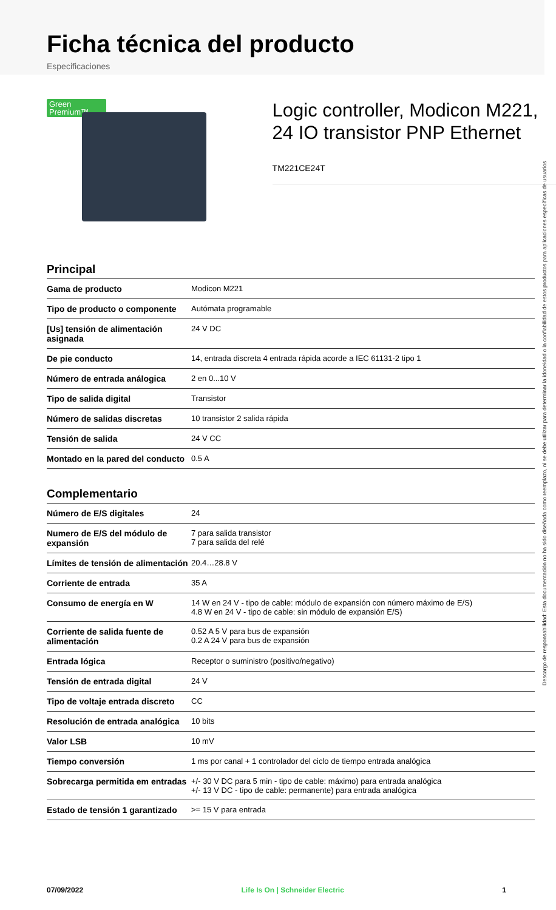Ficha técnica del producto
Especificaciones
Green Premium™
Logic controller, Modicon M221, 24 IO transistor PNP Ethernet
TM221CE24T
Principal
| Gama de producto | Modicon M221 |
| Tipo de producto o componente | Autómata programable |
| [Us] tensión de alimentación asignada | 24 V DC |
| De pie conducto | 14, entrada discreta 4 entrada rápida acorde a IEC 61131-2 tipo 1 |
| Número de entrada análogica | 2 en 0...10 V |
| Tipo de salida digital | Transistor |
| Número de salidas discretas | 10 transistor 2 salida rápida |
| Tensión de salida | 24 V CC |
| Montado en la pared del conducto | 0.5 A |
Complementario
| Número de E/S digitales | 24 |
| Numero de E/S del módulo de expansión | 7 para salida transistor 7 para salida del relé |
| Límites de tensión de alimentación | 20.4…28.8 V |
| Corriente de entrada | 35 A |
| Consumo de energía en W | 14 W en 24 V - tipo de cable: módulo de expansión con número máximo de E/S) 4.8 W en 24 V - tipo de cable: sin módulo de expansión E/S) |
| Corriente de salida fuente de alimentación | 0.52 A 5 V para bus de expansión 0.2 A 24 V para bus de expansión |
| Entrada lógica | Receptor o suministro (positivo/negativo) |
| Tensión de entrada digital | 24 V |
| Tipo de voltaje entrada discreto | CC |
| Resolución de entrada analógica | 10 bits |
| Valor LSB | 10 mV |
| Tiempo conversión | 1 ms por canal + 1 controlador del ciclo de tiempo entrada analógica |
| Sobrecarga permitida em entradas | +/- 30 V DC para 5 min - tipo de cable: máximo) para entrada analógica +/- 13 V DC - tipo de cable: permanente) para entrada analógica |
| Estado de tensión 1 garantizado | >= 15 V para entrada |
Descargo de responsabilidad: Esta documentación no ha sido diseñada como reemplazo, ni se debe utilizar para determinar la idoneidad o la confiabilidad de estos productos para aplicaciones específicas de usuarios
07/09/2022 Life Is On | Schneider Electric 1